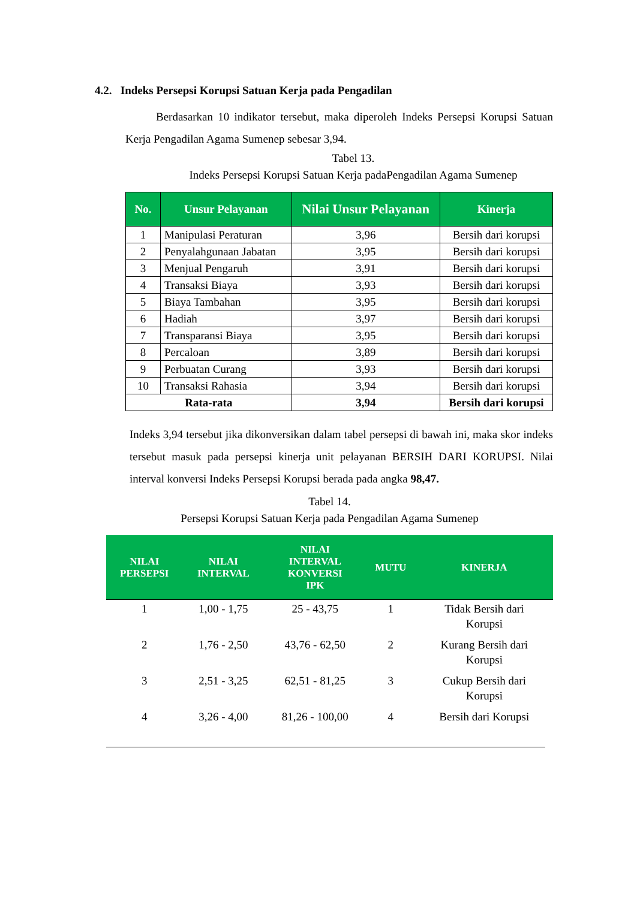4.2. Indeks Persepsi Korupsi Satuan Kerja pada Pengadilan
Berdasarkan 10 indikator tersebut, maka diperoleh Indeks Persepsi Korupsi Satuan Kerja Pengadilan Agama Sumenep sebesar 3,94.
Tabel 13.
Indeks Persepsi Korupsi Satuan Kerja padaPengadilan Agama Sumenep
| No. | Unsur Pelayanan | Nilai Unsur Pelayanan | Kinerja |
| --- | --- | --- | --- |
| 1 | Manipulasi Peraturan | 3,96 | Bersih dari korupsi |
| 2 | Penyalahgunaan Jabatan | 3,95 | Bersih dari korupsi |
| 3 | Menjual Pengaruh | 3,91 | Bersih dari korupsi |
| 4 | Transaksi Biaya | 3,93 | Bersih dari korupsi |
| 5 | Biaya Tambahan | 3,95 | Bersih dari korupsi |
| 6 | Hadiah | 3,97 | Bersih dari korupsi |
| 7 | Transparansi Biaya | 3,95 | Bersih dari korupsi |
| 8 | Percaloan | 3,89 | Bersih dari korupsi |
| 9 | Perbuatan Curang | 3,93 | Bersih dari korupsi |
| 10 | Transaksi Rahasia | 3,94 | Bersih dari korupsi |
| Rata-rata | | 3,94 | Bersih dari korupsi |
Indeks 3,94 tersebut jika dikonversikan dalam tabel persepsi di bawah ini, maka skor indeks tersebut masuk pada persepsi kinerja unit pelayanan BERSIH DARI KORUPSI. Nilai interval konversi Indeks Persepsi Korupsi berada pada angka 98,47.
Tabel 14.
Persepsi Korupsi Satuan Kerja pada Pengadilan Agama Sumenep
| NILAI PERSEPSI | NILAI INTERVAL | NILAI INTERVAL KONVERSI IPK | MUTU | KINERJA |
| --- | --- | --- | --- | --- |
| 1 | 1,00 - 1,75 | 25 - 43,75 | 1 | Tidak Bersih dari Korupsi |
| 2 | 1,76 - 2,50 | 43,76 - 62,50 | 2 | Kurang Bersih dari Korupsi |
| 3 | 2,51 - 3,25 | 62,51 - 81,25 | 3 | Cukup Bersih dari Korupsi |
| 4 | 3,26 - 4,00 | 81,26 - 100,00 | 4 | Bersih dari Korupsi |